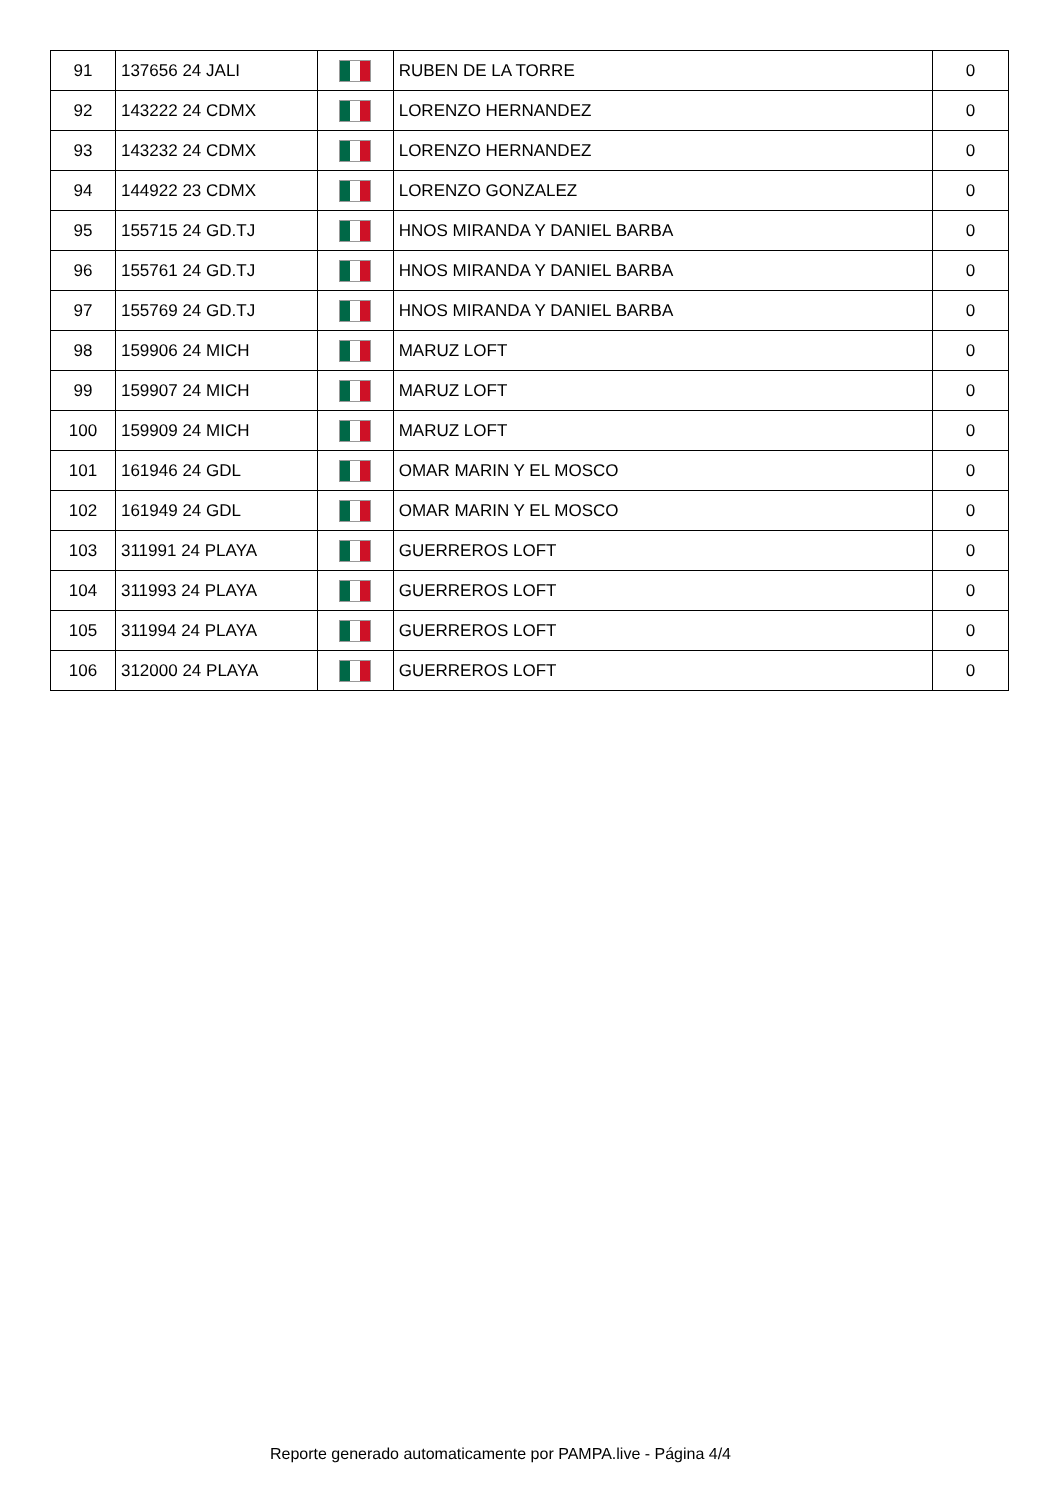| 91 | 137656 24 JALI | | RUBEN DE LA TORRE | 0 |
| 92 | 143222 24 CDMX | | LORENZO HERNANDEZ | 0 |
| 93 | 143232 24 CDMX | | LORENZO HERNANDEZ | 0 |
| 94 | 144922 23 CDMX | | LORENZO GONZALEZ | 0 |
| 95 | 155715 24 GD.TJ | | HNOS MIRANDA Y DANIEL BARBA | 0 |
| 96 | 155761 24 GD.TJ | | HNOS MIRANDA Y DANIEL BARBA | 0 |
| 97 | 155769 24 GD.TJ | | HNOS MIRANDA Y DANIEL BARBA | 0 |
| 98 | 159906 24 MICH | | MARUZ LOFT | 0 |
| 99 | 159907 24 MICH | | MARUZ LOFT | 0 |
| 100 | 159909 24 MICH | | MARUZ LOFT | 0 |
| 101 | 161946 24 GDL | | OMAR MARIN Y EL MOSCO | 0 |
| 102 | 161949 24 GDL | | OMAR MARIN Y EL MOSCO | 0 |
| 103 | 311991 24 PLAYA | | GUERREROS LOFT | 0 |
| 104 | 311993 24 PLAYA | | GUERREROS LOFT | 0 |
| 105 | 311994 24 PLAYA | | GUERREROS LOFT | 0 |
| 106 | 312000 24 PLAYA | | GUERREROS LOFT | 0 |
Reporte generado automaticamente por PAMPA.live - Página 4/4